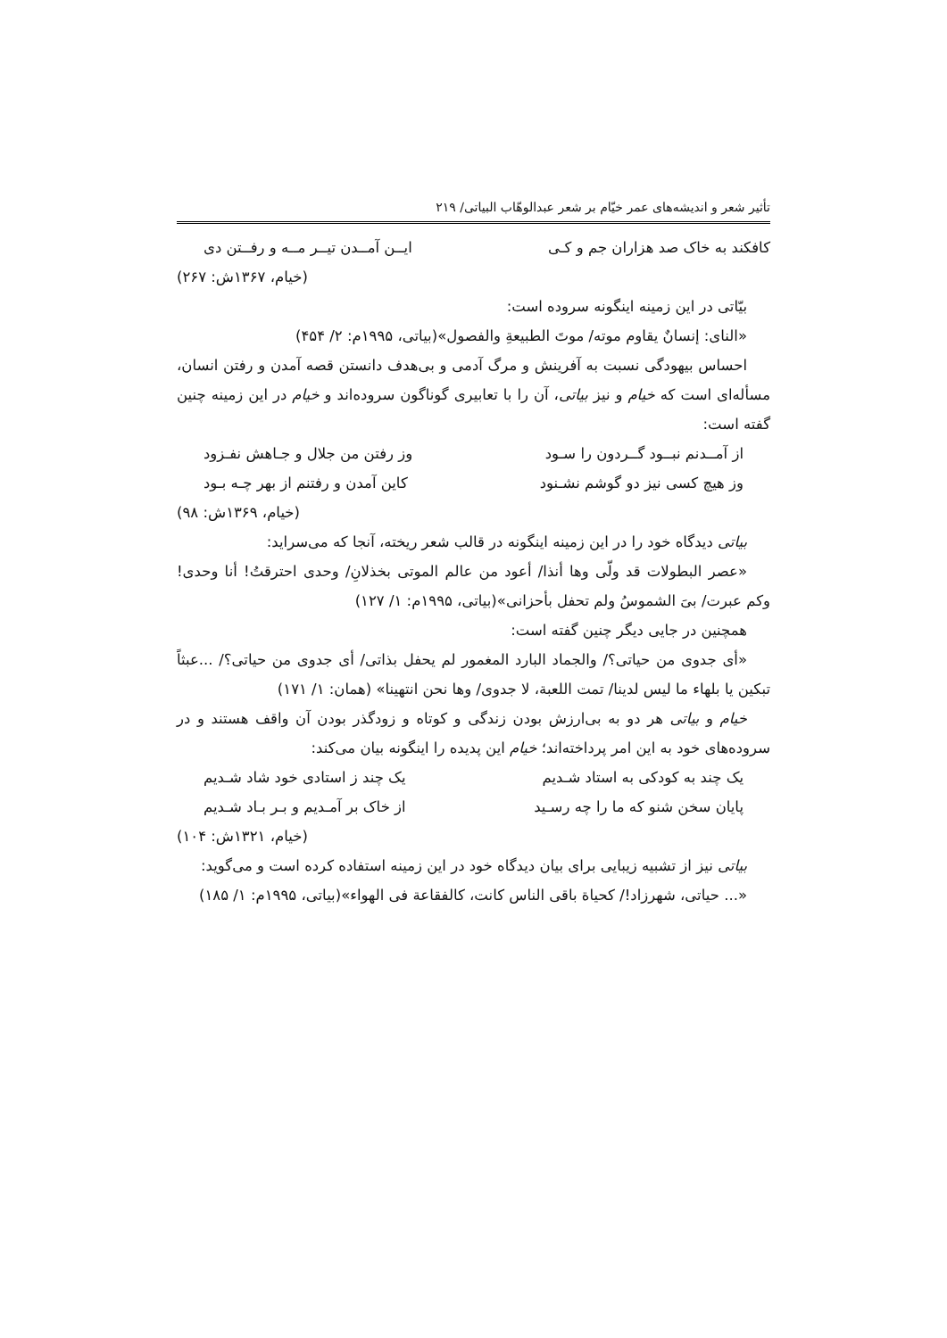تأثیر شعر و اندیشه‌های عمر خیّام بر شعر عبدالوهّاب البیاتی/ ۲۱۹
کافکند به خاک صد هزاران جم و کـی ایــن آمــدن تیــر مــه و رفــتن دی
(خیام، ۱۳۶۷ش: ۲۶۷)
بیّاتی در این زمینه اینگونه سروده است:
«النای: إنسانٌ یقاوم موته/ موتَ الطبیعةِ والفصول»(بیاتی، ۱۹۹۵م: ۲/ ۴۵۴)
احساس بیهودگی نسبت به آفرینش و مرگ آدمی و بی‌هدف دانستن قصه آمدن و رفتن انسان، مسأله‌ای است که خیام و نیز بیاتی، آن را با تعابیری گوناگون سروده‌اند و خیام در این زمینه چنین گفته است:
از آمــدنم نبــود گــردون را سـود وز رفتن من جلال و جـاهش نفـزود
وز هیچ کسی نیز دو گوشم نشـنود کاین آمدن و رفتنم از بهر چـه بـود
(خیام، ۱۳۶۹ش: ۹۸)
بیاتی دیدگاه خود را در این زمینه اینگونه در قالب شعر ریخته، آنجا که می‌سراید:
«عصر البطولات قد ولّی وها أنذا/ أعود من عالم الموتی بخذلانِ/ وحدی احترقتُ! أنا وحدی! وکم عبرت/ بیَ الشموسُ ولم تحفل بأحزانی»(بیاتی، ۱۹۹۵م: ۱/ ۱۲۷)
همچنین در جایی دیگر چنین گفته است:
«أی جدوی من حیاتی؟/ والجماد البارد المغمور لم یحفل بذاتی/ أی جدوی من حیاتی؟/ ...عبثاً تبکین یا بلهاء ما لیس لدینا/ تمت اللعبة، لا جدوی/ وها نحن انتهینا» (همان: ۱/ ۱۷۱)
خیام و بیاتی هر دو به بی‌ارزش بودن زندگی و کوتاه و زودگذر بودن آن واقف هستند و در سروده‌های خود به این امر پرداخته‌اند؛ خیام این پدیده را اینگونه بیان می‌کند:
یک چند به کودکی به استاد شـدیم یک چند ز استادی خود شاد شـدیم
پایان سخن شنو که ما را چه رسـید از خاک بر آمـدیم و بـر بـاد شـدیم
(خیام، ۱۳۲۱ش: ۱۰۴)
بیاتی نیز از تشبیه زیبایی برای بیان دیدگاه خود در این زمینه استفاده کرده است و می‌گوید:
«... حیاتی، شهرزاد!/ کحیاة باقی الناس کانت، کالفقاعة فی الهواء»(بیاتی، ۱۹۹۵م: ۱/ ۱۸۵)